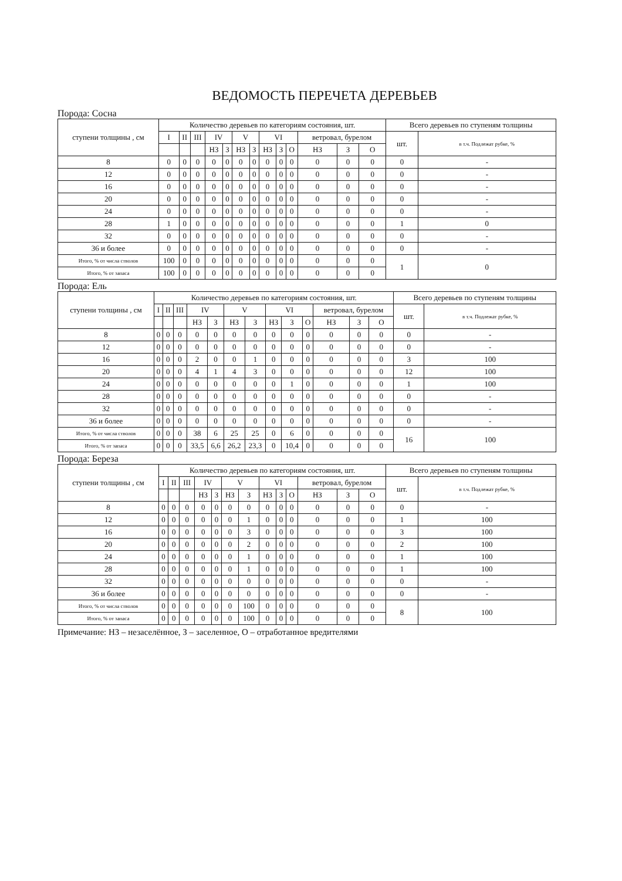ВЕДОМОСТЬ ПЕРЕЧЕТА ДЕРЕВЬЕВ
Порода: Сосна
| ступени толщины , см | Количество деревьев по категориям состояния, шт. | | | | | | | | | | | | | Всего деревьев по ступеням толщины | |
| --- | --- | --- | --- | --- | --- | --- | --- | --- | --- | --- | --- | --- | --- | --- | --- |
| | I | II | III | IV | | V | | VI | | | ветровал, бурелом | | | шт. | в т.ч. Подлежат рубке, % |
| | | | | НЗ | З | НЗ | З | НЗ | З | О | НЗ | З | О | | |
| 8 | 0 | 0 | 0 | 0 | 0 | 0 | 0 | 0 | 0 | 0 | 0 | 0 | 0 | 0 | - |
| 12 | 0 | 0 | 0 | 0 | 0 | 0 | 0 | 0 | 0 | 0 | 0 | 0 | 0 | 0 | - |
| 16 | 0 | 0 | 0 | 0 | 0 | 0 | 0 | 0 | 0 | 0 | 0 | 0 | 0 | 0 | - |
| 20 | 0 | 0 | 0 | 0 | 0 | 0 | 0 | 0 | 0 | 0 | 0 | 0 | 0 | 0 | - |
| 24 | 0 | 0 | 0 | 0 | 0 | 0 | 0 | 0 | 0 | 0 | 0 | 0 | 0 | 0 | - |
| 28 | 1 | 0 | 0 | 0 | 0 | 0 | 0 | 0 | 0 | 0 | 0 | 0 | 0 | 1 | 0 |
| 32 | 0 | 0 | 0 | 0 | 0 | 0 | 0 | 0 | 0 | 0 | 0 | 0 | 0 | 0 | - |
| 36 и более | 0 | 0 | 0 | 0 | 0 | 0 | 0 | 0 | 0 | 0 | 0 | 0 | 0 | 0 | - |
| Итого, % от числа стволов | 100 | 0 | 0 | 0 | 0 | 0 | 0 | 0 | 0 | 0 | 0 | 0 | 0 | 1 | 0 |
| Итого, % от запаса | 100 | 0 | 0 | 0 | 0 | 0 | 0 | 0 | 0 | 0 | 0 | 0 | 0 | | |
Порода: Ель
| ступени толщины , см | Количество деревьев по категориям состояния, шт. | | | | | | | | | | | | | Всего деревьев по ступеням толщины | |
| --- | --- | --- | --- | --- | --- | --- | --- | --- | --- | --- | --- | --- | --- | --- | --- |
| | I | II | III | IV | | V | | VI | | | ветровал, бурелом | | | шт. | в т.ч. Подлежат рубке, % |
| | | | | НЗ | З | НЗ | З | НЗ | З | О | НЗ | З | О | | |
| 8 | 0 | 0 | 0 | 0 | 0 | 0 | 0 | 0 | 0 | 0 | 0 | 0 | 0 | 0 | - |
| 12 | 0 | 0 | 0 | 0 | 0 | 0 | 0 | 0 | 0 | 0 | 0 | 0 | 0 | 0 | - |
| 16 | 0 | 0 | 0 | 2 | 0 | 0 | 1 | 0 | 0 | 0 | 0 | 0 | 0 | 3 | 100 |
| 20 | 0 | 0 | 0 | 4 | 1 | 4 | 3 | 0 | 0 | 0 | 0 | 0 | 0 | 12 | 100 |
| 24 | 0 | 0 | 0 | 0 | 0 | 0 | 0 | 0 | 1 | 0 | 0 | 0 | 0 | 1 | 100 |
| 28 | 0 | 0 | 0 | 0 | 0 | 0 | 0 | 0 | 0 | 0 | 0 | 0 | 0 | 0 | - |
| 32 | 0 | 0 | 0 | 0 | 0 | 0 | 0 | 0 | 0 | 0 | 0 | 0 | 0 | 0 | - |
| 36 и более | 0 | 0 | 0 | 0 | 0 | 0 | 0 | 0 | 0 | 0 | 0 | 0 | 0 | 0 | - |
| Итого, % от числа стволов | 0 | 0 | 0 | 38 | 6 | 25 | 25 | 0 | 6 | 0 | 0 | 0 | 0 | 16 | 100 |
| Итого, % от запаса | 0 | 0 | 0 | 33,5 | 6,6 | 26,2 | 23,3 | 0 | 10,4 | 0 | 0 | 0 | 0 | | |
Порода: Береза
| ступени толщины , см | Количество деревьев по категориям состояния, шт. | | | | | | | | | | | | | Всего деревьев по ступеням толщины | |
| --- | --- | --- | --- | --- | --- | --- | --- | --- | --- | --- | --- | --- | --- | --- | --- |
| | I | II | III | IV | | V | | VI | | | ветровал, бурелом | | | шт. | в т.ч. Подлежат рубке, % |
| | | | | НЗ | З | НЗ | З | НЗ | З | О | НЗ | З | О | | |
| 8 | 0 | 0 | 0 | 0 | 0 | 0 | 0 | 0 | 0 | 0 | 0 | 0 | 0 | 0 | - |
| 12 | 0 | 0 | 0 | 0 | 0 | 0 | 1 | 0 | 0 | 0 | 0 | 0 | 0 | 1 | 100 |
| 16 | 0 | 0 | 0 | 0 | 0 | 0 | 3 | 0 | 0 | 0 | 0 | 0 | 0 | 3 | 100 |
| 20 | 0 | 0 | 0 | 0 | 0 | 0 | 2 | 0 | 0 | 0 | 0 | 0 | 0 | 2 | 100 |
| 24 | 0 | 0 | 0 | 0 | 0 | 0 | 1 | 0 | 0 | 0 | 0 | 0 | 0 | 1 | 100 |
| 28 | 0 | 0 | 0 | 0 | 0 | 0 | 1 | 0 | 0 | 0 | 0 | 0 | 0 | 1 | 100 |
| 32 | 0 | 0 | 0 | 0 | 0 | 0 | 0 | 0 | 0 | 0 | 0 | 0 | 0 | 0 | - |
| 36 и более | 0 | 0 | 0 | 0 | 0 | 0 | 0 | 0 | 0 | 0 | 0 | 0 | 0 | 0 | - |
| Итого, % от числа стволов | 0 | 0 | 0 | 0 | 0 | 0 | 100 | 0 | 0 | 0 | 0 | 0 | 0 | 8 | 100 |
| Итого, % от запаса | 0 | 0 | 0 | 0 | 0 | 0 | 100 | 0 | 0 | 0 | 0 | 0 | 0 | | |
Примечание: НЗ – незаселённое, З – заселенное, О – отработанное вредителями